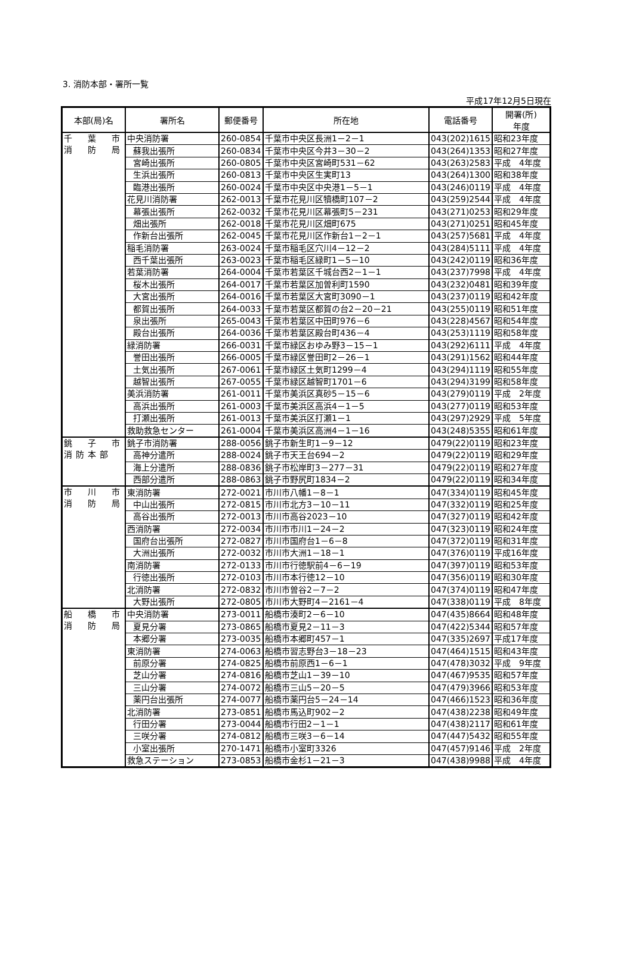3. 消防本部・署所一覧
平成17年12月5日現在
| 本部(局)名 | 署所名 | 郵便番号 | 所在地 | 電話番号 | 開署(所) 年度 |
| --- | --- | --- | --- | --- | --- |
| 千 葉 市 消 防 局 | 中央消防署 | 260-0854 | 千葉市中央区長洲1－2－1 | 043(202)1615 | 昭和23年度 |
| | 蘇我出張所 | 260-0834 | 千葉市中央区今井3－30－2 | 043(264)1353 | 昭和27年度 |
| | 宮崎出張所 | 260-0805 | 千葉市中央区宮崎町531－62 | 043(263)2583 | 平成 4年度 |
| | 生浜出張所 | 260-0813 | 千葉市中央区生実町13 | 043(264)1300 | 昭和38年度 |
| | 臨港出張所 | 260-0024 | 千葉市中央区中央港1－5－1 | 043(246)0119 | 平成 4年度 |
| | 花見川消防署 | 262-0013 | 千葉市花見川区犢橋町107－2 | 043(259)2544 | 平成 4年度 |
| | 幕張出張所 | 262-0032 | 千葉市花見川区幕張町5－231 | 043(271)0253 | 昭和29年度 |
| | 畑出張所 | 262-0018 | 千葉市花見川区畑町675 | 043(271)0251 | 昭和45年度 |
| | 作新台出張所 | 262-0045 | 千葉市花見川区作新台1－2－1 | 043(257)5681 | 平成 4年度 |
| | 稲毛消防署 | 263-0024 | 千葉市稲毛区穴川4－12－2 | 043(284)5111 | 平成 4年度 |
| | 西千葉出張所 | 263-0023 | 千葉市稲毛区緑町1－5－10 | 043(242)0119 | 昭和36年度 |
| | 若葉消防署 | 264-0004 | 千葉市若葉区千城台西2－1－1 | 043(237)7998 | 平成 4年度 |
| | 桜木出張所 | 264-0017 | 千葉市若葉区加曽利町1590 | 043(232)0481 | 昭和39年度 |
| | 大宮出張所 | 264-0016 | 千葉市若葉区大宮町3090－1 | 043(237)0119 | 昭和42年度 |
| | 都賀出張所 | 264-0033 | 千葉市若葉区都賀の台2－20－21 | 043(255)0119 | 昭和51年度 |
| | 泉出張所 | 265-0043 | 千葉市若葉区中田町976－6 | 043(228)4567 | 昭和54年度 |
| | 殿台出張所 | 264-0036 | 千葉市若葉区殿台町436－4 | 043(253)1119 | 昭和58年度 |
| | 緑消防署 | 266-0031 | 千葉市緑区おゆみ野3－15－1 | 043(292)6111 | 平成 4年度 |
| | 誉田出張所 | 266-0005 | 千葉市緑区誉田町2－26－1 | 043(291)1562 | 昭和44年度 |
| | 土気出張所 | 267-0061 | 千葉市緑区土気町1299－4 | 043(294)1119 | 昭和55年度 |
| | 越智出張所 | 267-0055 | 千葉市緑区越智町1701－6 | 043(294)3199 | 昭和58年度 |
| | 美浜消防署 | 261-0011 | 千葉市美浜区真砂5－15－6 | 043(279)0119 | 平成 2年度 |
| | 高浜出張所 | 261-0003 | 千葉市美浜区高浜4－1－5 | 043(277)0119 | 昭和53年度 |
| | 打瀬出張所 | 261-0013 | 千葉市美浜区打瀬1－1 | 043(297)2929 | 平成 5年度 |
| | 救助救急センター | 261-0004 | 千葉市美浜区高洲4－1－16 | 043(248)5355 | 昭和61年度 |
| 銚 子 市 消防本部 | 銚子市消防署 | 288-0056 | 銚子市新生町1－9－12 | 0479(22)0119 | 昭和23年度 |
| | 高神分遣所 | 288-0024 | 銚子市天王台694－2 | 0479(22)0119 | 昭和29年度 |
| | 海上分遣所 | 288-0836 | 銚子市松岸町3－277－31 | 0479(22)0119 | 昭和27年度 |
| | 西部分遣所 | 288-0863 | 銚子市野尻町1834－2 | 0479(22)0119 | 昭和34年度 |
| 市 川 市 消 防 局 | 東消防署 | 272-0021 | 市川市八幡1－8－1 | 047(334)0119 | 昭和45年度 |
| | 中山出張所 | 272-0815 | 市川市北方3－10－11 | 047(332)0119 | 昭和25年度 |
| | 高谷出張所 | 272-0013 | 市川市高谷2023－10 | 047(327)0119 | 昭和42年度 |
| | 西消防署 | 272-0034 | 市川市市川1－24－2 | 047(323)0119 | 昭和24年度 |
| | 国府台出張所 | 272-0827 | 市川市国府台1－6－8 | 047(372)0119 | 昭和31年度 |
| | 大洲出張所 | 272-0032 | 市川市大洲1－18－1 | 047(376)0119 | 平成16年度 |
| | 南消防署 | 272-0133 | 市川市行徳駅前4－6－19 | 047(397)0119 | 昭和53年度 |
| | 行徳出張所 | 272-0103 | 市川市本行徳12－10 | 047(356)0119 | 昭和30年度 |
| | 北消防署 | 272-0832 | 市川市曽谷2－7－2 | 047(374)0119 | 昭和47年度 |
| | 大野出張所 | 272-0805 | 市川市大野町4－2161－4 | 047(338)0119 | 平成 8年度 |
| 船 橋 市 消 防 局 | 中央消防署 | 273-0011 | 船橋市湊町2－6－10 | 047(435)8664 | 昭和48年度 |
| | 夏見分署 | 273-0865 | 船橋市夏見2－11－3 | 047(422)5344 | 昭和57年度 |
| | 本郷分署 | 273-0035 | 船橋市本郷町457－1 | 047(335)2697 | 平成17年度 |
| | 東消防署 | 274-0063 | 船橋市習志野台3－18－23 | 047(464)1515 | 昭和43年度 |
| | 前原分署 | 274-0825 | 船橋市前原西1－6－1 | 047(478)3032 | 平成 9年度 |
| | 芝山分署 | 274-0816 | 船橋市芝山1－39－10 | 047(467)9535 | 昭和57年度 |
| | 三山分署 | 274-0072 | 船橋市三山5－20－5 | 047(479)3966 | 昭和53年度 |
| | 薬円台出張所 | 274-0077 | 船橋市薬円台5－24－14 | 047(466)1523 | 昭和36年度 |
| | 北消防署 | 273-0851 | 船橋市馬込町902－2 | 047(438)2238 | 昭和49年度 |
| | 行田分署 | 273-0044 | 船橋市行田2－1－1 | 047(438)2117 | 昭和61年度 |
| | 三咲分署 | 274-0812 | 船橋市三咲3－6－14 | 047(447)5432 | 昭和55年度 |
| | 小室出張所 | 270-1471 | 船橋市小室町3326 | 047(457)9146 | 平成 2年度 |
| | 救急ステーション | 273-0853 | 船橋市金杉1－21－3 | 047(438)9988 | 平成 4年度 |